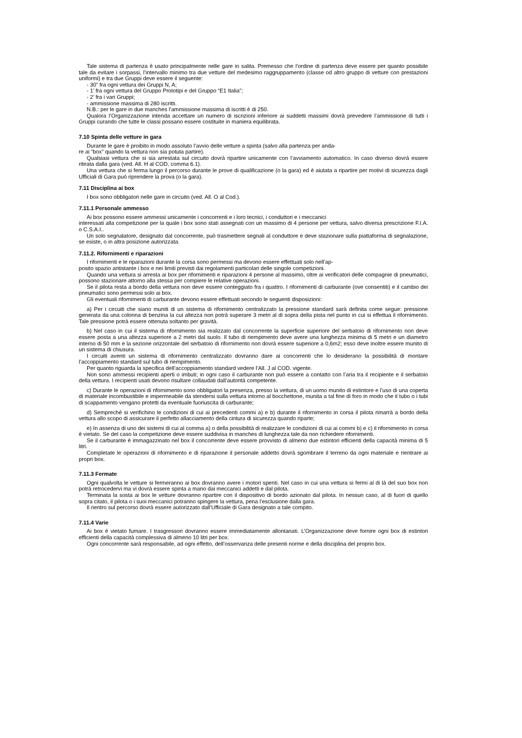Tale sistema di partenza è usato principalmente nelle gare in salita. Premesso che l’ordine di partenza deve essere per quanto possibile tale da evitare i sorpassi, l’intervallo minimo tra due vetture del medesimo raggruppamento (classe od altro gruppo di vetture con prestazioni uniformi) e tra due Gruppi deve essere il seguente:
- 30” fra ogni vettura dei Gruppi N, A;
- 1’ fra ogni vettura del Gruppo Prototipi e del Gruppo “E1 Italia”;
- 2’ fra i vari Gruppi;
- ammissione massima di 280 iscritti.
N.B.: per le gare in due manches l’ammissione massima di iscritti è di 250.
Qualora l’Organizzazione intenda accettare un numero di iscrizioni inferiore ai suddetti massimi dovrà prevedere l’ammissione di tutti i Gruppi curando che tutte le classi possano essere costituite in maniera equilibrata.
7.10 Spinta delle vetture in gara
Durante le gare è proibito in modo assoluto l’avvio delle vetture a spinta (salvo alla partenza per anda-
re ai “box” quando la vettura non sia potuta partire).
Qualsiasi vettura che si sia arrestata sul circuito dovrà ripartire unicamente con l’avviamento automatico. In caso diverso dovrà essere ritirata dalla gara (ved. All. H al COD, comma 6.1).
Una vettura che si ferma lungo il percorso durante le prove di qualificazione (o la gara) ed è aiutata a ripartire per motivi di sicurezza dagli Ufficiali di Gara può riprendere la prova (o la gara).
7.11 Disciplina ai box
I box sono obbligatori nelle gare in circuito (ved. All. O al Cod.).
7.11.1 Personale ammesso
Ai box possono essere ammessi unicamente i concorrenti e i loro tecnici, i conduttori e i meccanici
interessati alla competizione per la quale i box sono stati assegnati con un massimo di 4 persone per vettura, salvo diversa prescrizione F.I.A. o C.S.A.I..
Un solo segnalatore, designato dal concorrente, può trasmettere segnali al conduttore e deve stazionare sulla piattaforma di segnalazione, se esiste, o in altra posizione autorizzata.
7.11.2. Rifornimenti e riparazioni
I rifornimenti e le riparazioni durante la corsa sono permessi ma devono essere effettuati solo nell’ap-
posito spazio antistante i box e nei limiti previsti dai regolamenti particolari delle singole competizioni.
Quando una vettura si arresta ai box per rifornimenti e riparazioni 4 persone al massimo, oltre ai verificatori delle compagnie di pneumatici, possono stazionare attorno alla stessa per compiere le relative operazioni.
Se il pilota resta a bordo della vettura non deve essere conteggiato fra i quattro. I rifornimenti di carburante (ove consentiti) e il cambio dei pneumatici sono permessi solo ai box.
Gli eventuali rifornimenti di carburante devono essere effettuati secondo le seguenti disposizioni:
a) Per i circuiti che siano muniti di un sistema di rifornimento centralizzato la pressione standard sarà definita come segue: pressione generata da una colonna di benzina la cui altezza non potrà superare 3 metri al di sopra della pista nel punto in cui si effettua il rifornimento. Tale pressione potrà essere ottenuta soltanto per gravità.
b) Nel caso in cui il sistema di rifornimento sia realizzato dal concorrente la superficie superiore del serbatoio di rifornimento non deve essere posta a una altezza superiore a 2 metri dal suolo. Il tubo di riempimento deve avere una lunghezza minima di 5 metri e un diametro interno di 50 mm e la sezione orizzontale del serbatoio di rifornimento non dovrà essere superiore a 0,6m2; esso deve inoltre essere munito di un sistema di chiusura.
I circuiti aventi un sistema di rifornimento centralizzato dovranno dare ai concorrenti che lo desiderano la possibilità di montare l’accoppiamento standard sul tubo di riempimento.
Per quanto riguarda la specifica dell’accoppiamento standard vedere l’All. J al COD. vigente.
Non sono ammessi recipienti aperti o imbuti; in ogni caso il carburante non può essere a contatto con l’aria tra il recipiente e il serbatoio della vettura. I recipienti usati devono risultare collaudati dall’autorità competente.
c) Durante le operazioni di rifornimento sono obbligatori la presenza, presso la vettura, di un uomo munito di estintore e l’uso di una coperta di materiale incombustibile e impermeabile da stendersi sulla vettura intorno al bocchettone, munita a tal fine di foro in modo che il tubo o i tubi di scappamento vengano protetti da eventuale fuoriuscita di carburante;
d) Sempreché si verifichino le condizioni di cui ai precedenti commi a) e b) durante il rifornimento in corsa il pilota rimarrà a bordo della vettura allo scopo di assicurare il perfetto allacciamento della cintura di sicurezza quando riparte;
e) In assenza di uno dei sistemi di cui al comma a) o della possibilità di realizzare le condizioni di cui ai commi b) e c) il rifornimento in corsa è vietato. Se del caso la competizione deve essere suddivisa in manches di lunghezza tale da non richiedere rifornimenti.
Se il carburante è immagazzinato nel box il concorrente deve essere provvisto di almeno due estintori efficienti della capacità minima di 5 litri.
Completate le operazioni di rifornimento e di riparazione il personale addetto dovrà sgombrare il terreno da ogni materiale e rientrare ai propri box.
7.11.3 Fermate
Ogni qualvolta le vetture si fermeranno ai box dovranno avere i motori spenti. Nel caso in cui una vettura si fermi al di là del suo box non potrà retrocedervi ma vi dovrà essere spinta a mano dai meccanici addetti e dal pilota.
Terminata la sosta ai box le vetture dovranno ripartire con il dispositivo di bordo azionato dal pilota. In nessun caso, al di fuori di quello sopra citato, il pilota o i suoi meccanici potranno spingere la vettura, pena l’esclusione dalla gara.
Il rientro sul percorso dovrà essere autorizzato dall’Ufficiale di Gara designato a tale compito.
7.11.4 Varie
Ai box è vietato fumare. I trasgressori dovranno essere immediatamente allontanati. L’Organizzazione deve fornire ogni box di estintori efficienti della capacità complessiva di almeno 10 litri per box.
Ogni concorrente sarà responsabile, ad ogni effetto, dell’osservanza delle presenti norme e della disciplina del proprio box.